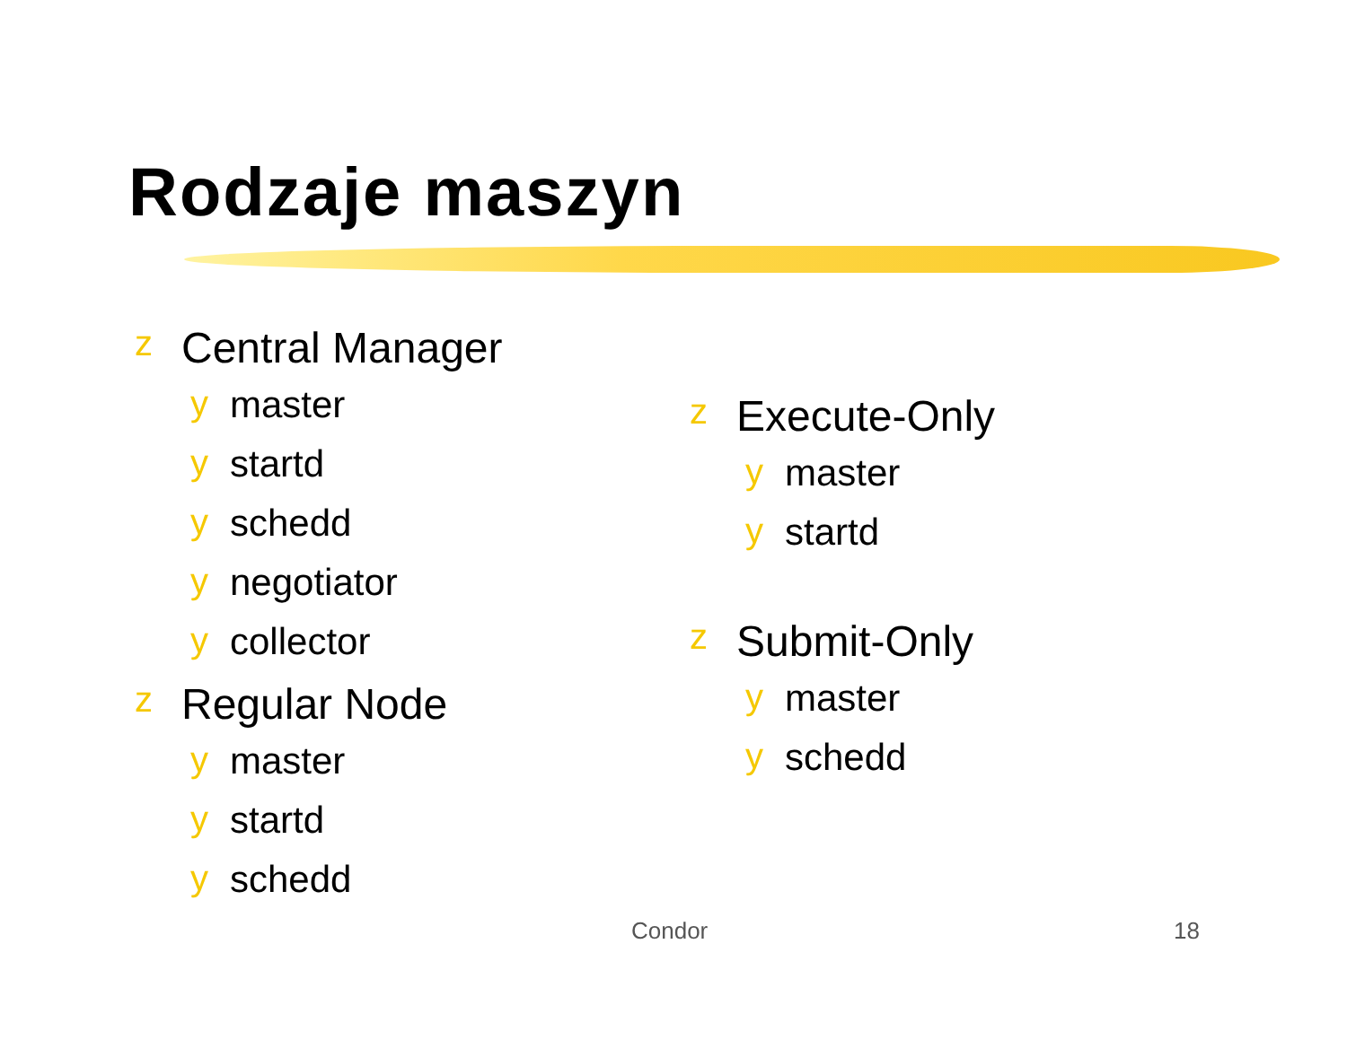Rodzaje maszyn
z Central Manager
y master
y startd
y schedd
y negotiator
y collector
z Regular Node
y master
y startd
y schedd
z Execute-Only
y master
y startd
z Submit-Only
y master
y schedd
Condor 18